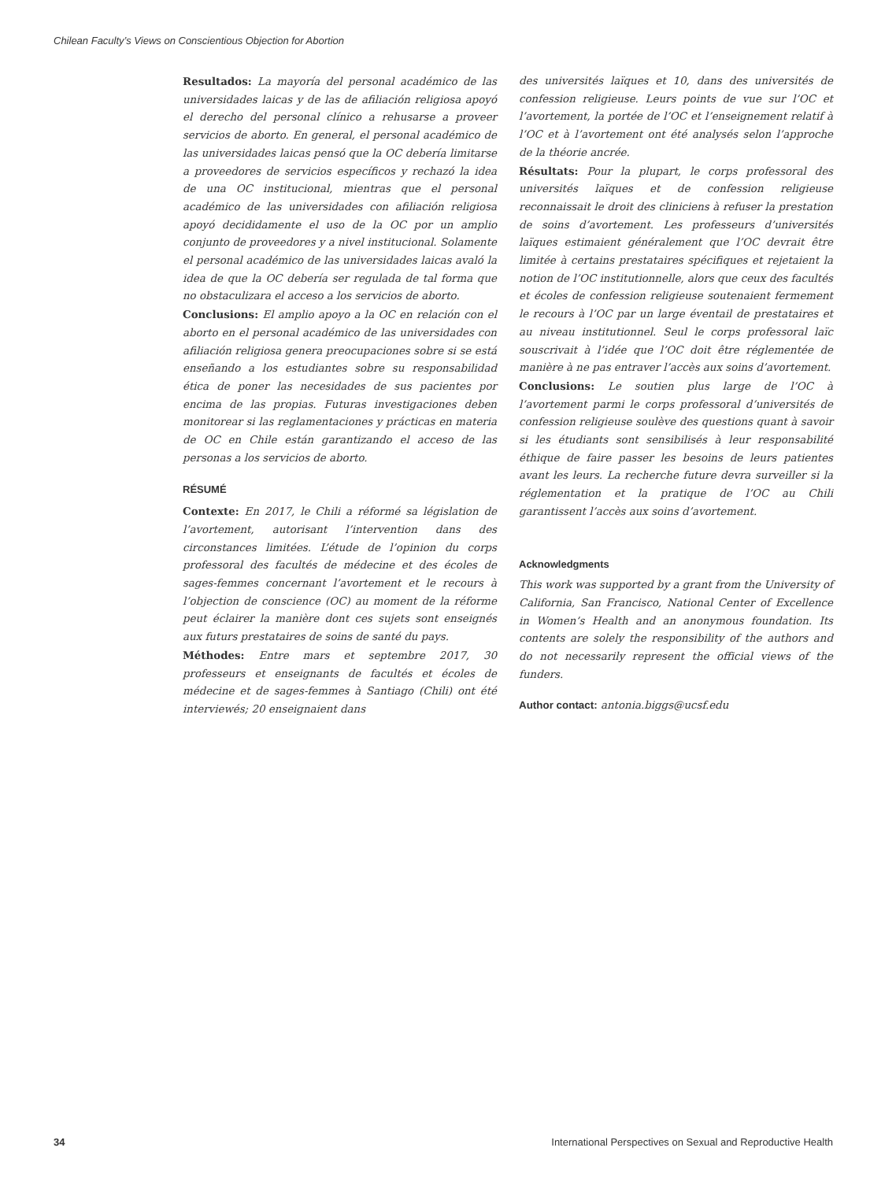Chilean Faculty’s Views on Conscientious Objection for Abortion
Resultados: La mayoría del personal académico de las universidades laicas y de las de afiliación religiosa apoyó el derecho del personal clínico a rehusarse a proveer servicios de aborto. En general, el personal académico de las universidades laicas pensó que la OC debería limitarse a proveedores de servicios específicos y rechazó la idea de una OC institucional, mientras que el personal académico de las universidades con afiliación religiosa apoyó decididamente el uso de la OC por un amplio conjunto de proveedores y a nivel institucional. Solamente el personal académico de las universidades laicas avaló la idea de que la OC debería ser regulada de tal forma que no obstaculizara el acceso a los servicios de aborto.
Conclusions: El amplio apoyo a la OC en relación con el aborto en el personal académico de las universidades con afiliación religiosa genera preocupaciones sobre si se está enseñando a los estudiantes sobre su responsabilidad ética de poner las necesidades de sus pacientes por encima de las propias. Futuras investigaciones deben monitorear si las reglamentaciones y prácticas en materia de OC en Chile están garantizando el acceso de las personas a los servicios de aborto.
RÉSUMÉ
Contexte: En 2017, le Chili a réformé sa législation de l’avortement, autorisant l’intervention dans des circonstances limitées. L’étude de l’opinion du corps professoral des facultés de médecine et des écoles de sages-femmes concernant l’avortement et le recours à l’objection de conscience (OC) au moment de la réforme peut éclairer la manière dont ces sujets sont enseignés aux futurs prestataires de soins de santé du pays.
Méthodes: Entre mars et septembre 2017, 30 professeurs et enseignants de facultés et écoles de médecine et de sages-femmes à Santiago (Chili) ont été interviewés; 20 enseignaient dans
des universités laïques et 10, dans des universités de confession religieuse. Leurs points de vue sur l’OC et l’avortement, la portée de l’OC et l’enseignement relatif à l’OC et à l’avortement ont été analysés selon l’approche de la théorie ancrée.
Résultats: Pour la plupart, le corps professoral des universités laïques et de confession religieuse reconnaissait le droit des cliniciens à refuser la prestation de soins d’avortement. Les professeurs d’universités laïques estimaient généralement que l’OC devrait être limitée à certains prestataires spécifiques et rejetaient la notion de l’OC institutionnelle, alors que ceux des facultés et écoles de confession religieuse soutenaient fermement le recours à l’OC par un large éventail de prestataires et au niveau institutionnel. Seul le corps professoral laïc souscrivait à l’idée que l’OC doit être réglementée de manière à ne pas entraver l’accès aux soins d’avortement.
Conclusions: Le soutien plus large de l’OC à l’avortement parmi le corps professoral d’universités de confession religieuse soulève des questions quant à savoir si les étudiants sont sensibilisés à leur responsabilité éthique de faire passer les besoins de leurs patientes avant les leurs. La recherche future devra surveiller si la réglementation et la pratique de l’OC au Chili garantissent l’accès aux soins d’avortement.
Acknowledgments
This work was supported by a grant from the University of California, San Francisco, National Center of Excellence in Women’s Health and an anonymous foundation. Its contents are solely the responsibility of the authors and do not necessarily represent the official views of the funders.
Author contact: antonia.biggs@ucsf.edu
34 International Perspectives on Sexual and Reproductive Health